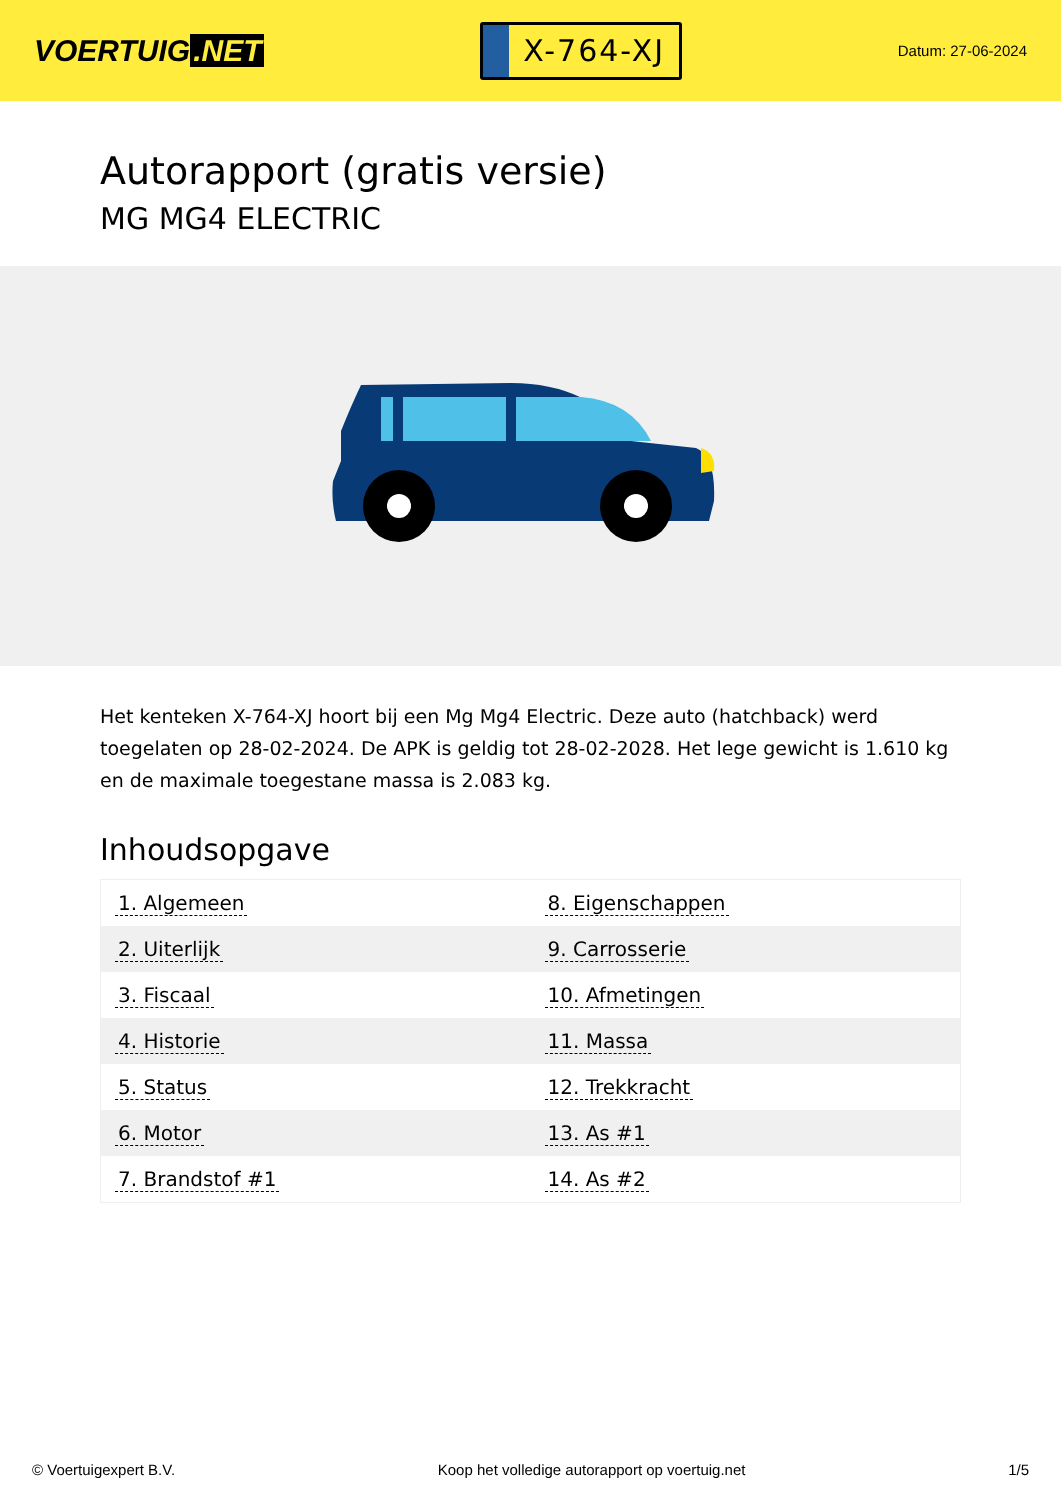VOERTUIG.NET
X-764-XJ
Datum: 27-06-2024
Autorapport (gratis versie)
MG MG4 ELECTRIC
Het kenteken X-764-XJ hoort bij een Mg Mg4 Electric. Deze auto (hatchback) werd toegelaten op 28-02-2024. De APK is geldig tot 28-02-2028. Het lege gewicht is 1.610 kg en de maximale toegestane massa is 2.083 kg.
Inhoudsopgave
| 1. Algemeen | 8. Eigenschappen |
| 2. Uiterlijk | 9. Carrosserie |
| 3. Fiscaal | 10. Afmetingen |
| 4. Historie | 11. Massa |
| 5. Status | 12. Trekkracht |
| 6. Motor | 13. As #1 |
| 7. Brandstof #1 | 14. As #2 |
© Voertuigexpert B.V. Koop het volledige autorapport op voertuig.net 1/5